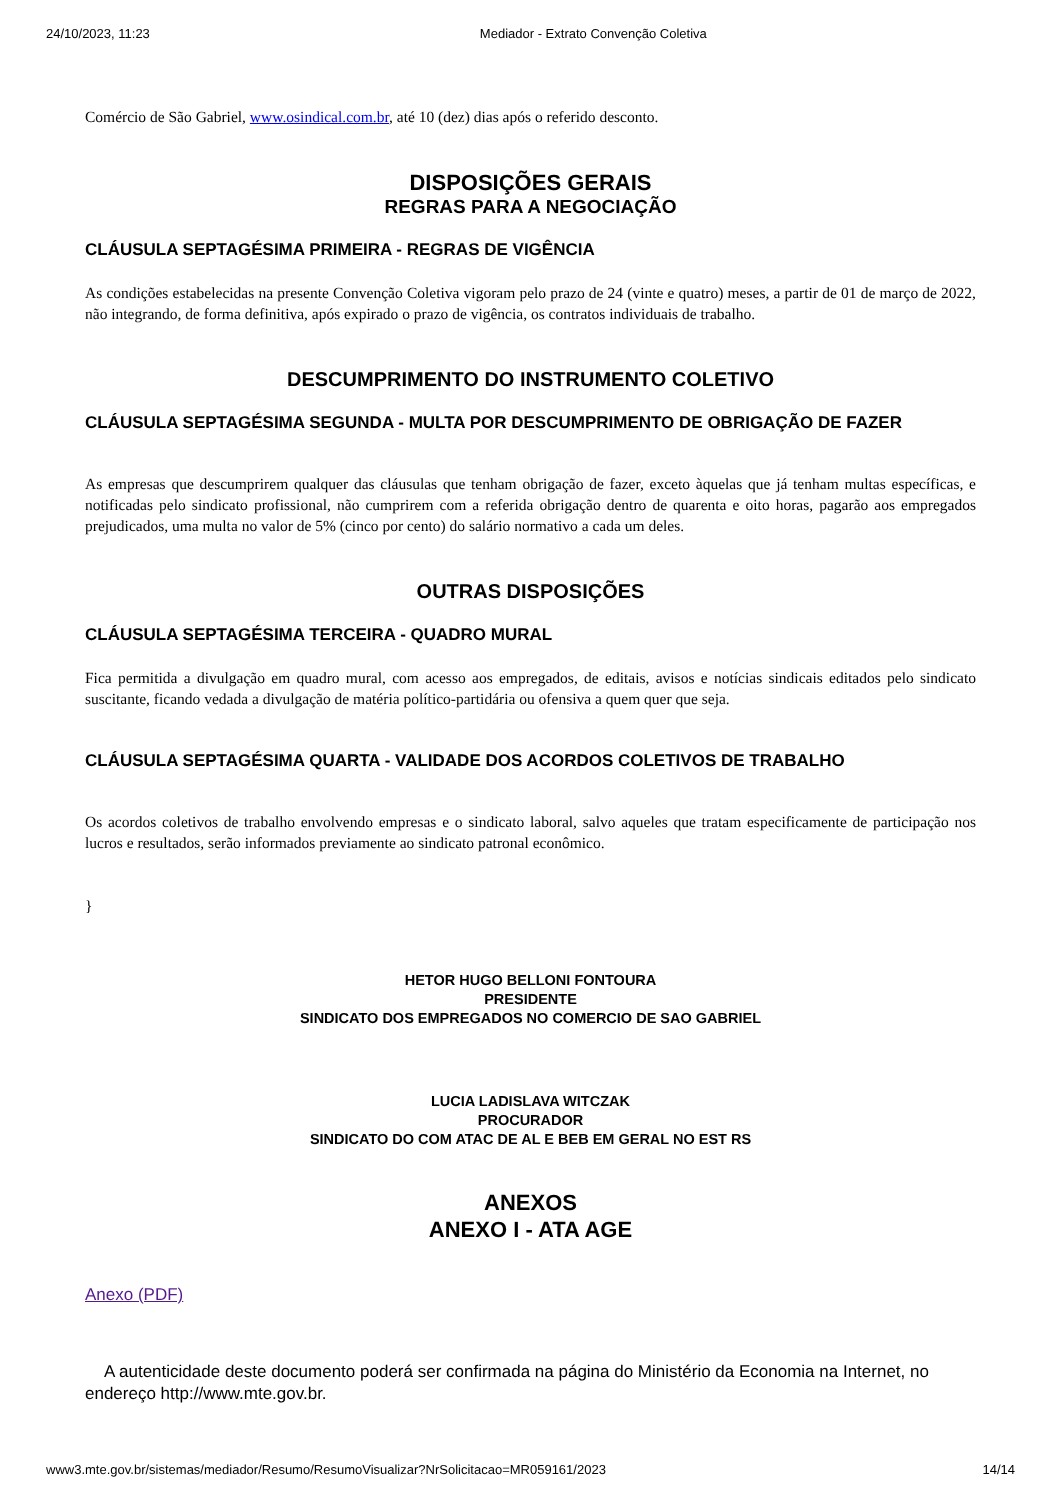24/10/2023, 11:23 Mediador - Extrato Convenção Coletiva
Comércio de São Gabriel, www.osindical.com.br, até 10 (dez) dias após o referido desconto.
DISPOSIÇÕES GERAIS
REGRAS PARA A NEGOCIAÇÃO
CLÁUSULA SEPTAGÉSIMA PRIMEIRA - REGRAS DE VIGÊNCIA
As condições estabelecidas na presente Convenção Coletiva vigoram pelo prazo de 24 (vinte e quatro) meses, a partir de 01 de março de 2022, não integrando, de forma definitiva, após expirado o prazo de vigência, os contratos individuais de trabalho.
DESCUMPRIMENTO DO INSTRUMENTO COLETIVO
CLÁUSULA SEPTAGÉSIMA SEGUNDA - MULTA POR DESCUMPRIMENTO DE OBRIGAÇÃO DE FAZER
As empresas que descumprirem qualquer das cláusulas que tenham obrigação de fazer, exceto àquelas que já tenham multas específicas, e notificadas pelo sindicato profissional, não cumprirem com a referida obrigação dentro de quarenta e oito horas, pagarão aos empregados prejudicados, uma multa no valor de 5% (cinco por cento) do salário normativo a cada um deles.
OUTRAS DISPOSIÇÕES
CLÁUSULA SEPTAGÉSIMA TERCEIRA - QUADRO MURAL
Fica permitida a divulgação em quadro mural, com acesso aos empregados, de editais, avisos e notícias sindicais editados pelo sindicato suscitante, ficando vedada a divulgação de matéria político-partidária ou ofensiva a quem quer que seja.
CLÁUSULA SEPTAGÉSIMA QUARTA - VALIDADE DOS ACORDOS COLETIVOS DE TRABALHO
Os acordos coletivos de trabalho envolvendo empresas e o sindicato laboral, salvo aqueles que tratam especificamente de participação nos lucros e resultados, serão informados previamente ao sindicato patronal econômico.
}
HETOR HUGO BELLONI FONTOURA
PRESIDENTE
SINDICATO DOS EMPREGADOS NO COMERCIO DE SAO GABRIEL
LUCIA LADISLAVA WITCZAK
PROCURADOR
SINDICATO DO COM ATAC DE AL E BEB EM GERAL NO EST RS
ANEXOS
ANEXO I - ATA AGE
Anexo (PDF)
A autenticidade deste documento poderá ser confirmada na página do Ministério da Economia na Internet, no endereço http://www.mte.gov.br.
www3.mte.gov.br/sistemas/mediador/Resumo/ResumoVisualizar?NrSolicitacao=MR059161/2023 14/14